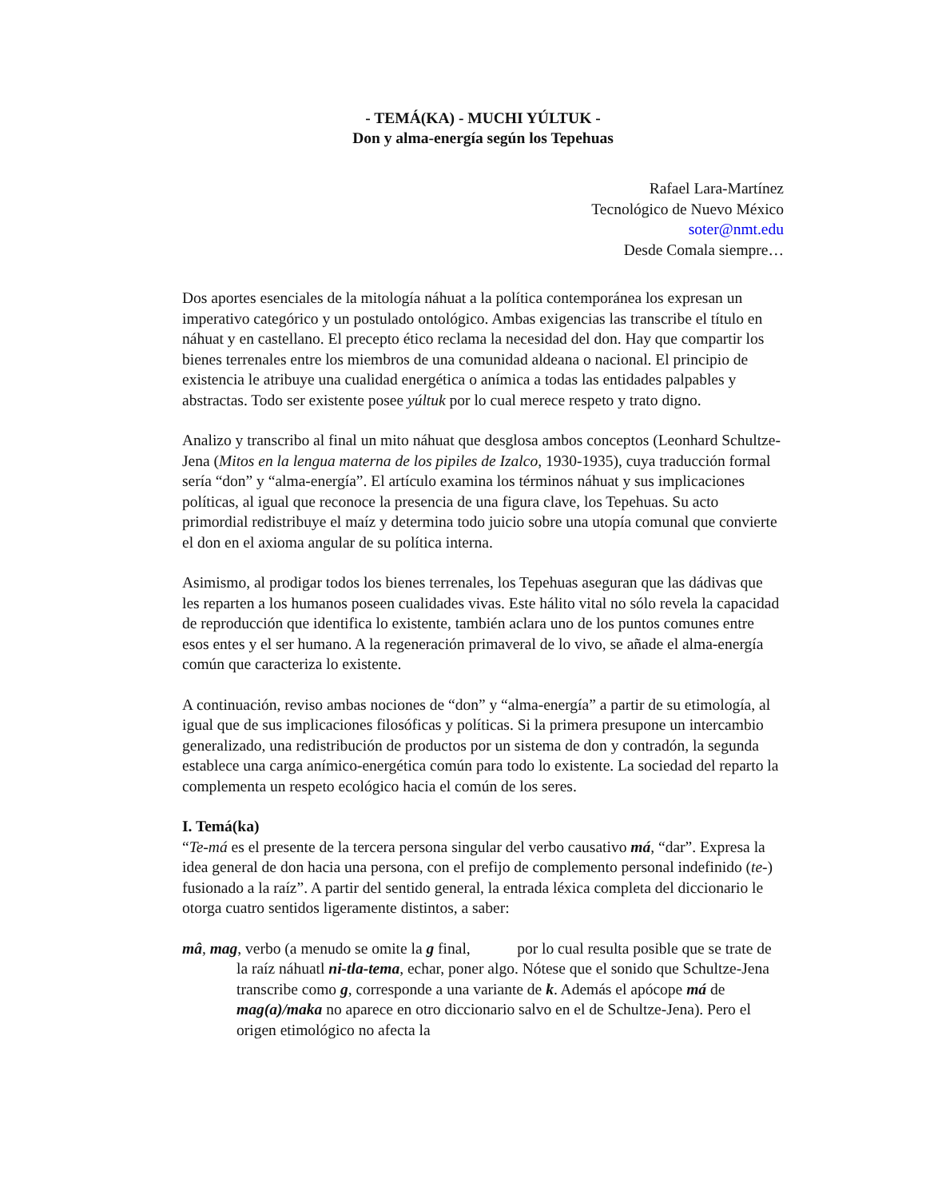- TEMÁ(KA) - MUCHI YÚLTUK -
Don y alma-energía según los Tepehuas
Rafael Lara-Martínez
Tecnológico de Nuevo México
soter@nmt.edu
Desde Comala siempre…
Dos aportes esenciales de la mitología náhuat a la política contemporánea los expresan un imperativo categórico y un postulado ontológico. Ambas exigencias las transcribe el título en náhuat y en castellano. El precepto ético reclama la necesidad del don. Hay que compartir los bienes terrenales entre los miembros de una comunidad aldeana o nacional. El principio de existencia le atribuye una cualidad energética o anímica a todas las entidades palpables y abstractas. Todo ser existente posee yúltuk por lo cual merece respeto y trato digno.
Analizo y transcribo al final un mito náhuat que desglosa ambos conceptos (Leonhard Schultze-Jena (Mitos en la lengua materna de los pipiles de Izalco, 1930-1935), cuya traducción formal sería “don” y “alma-energía”. El artículo examina los términos náhuat y sus implicaciones políticas, al igual que reconoce la presencia de una figura clave, los Tepehuas. Su acto primordial redistribuye el maíz y determina todo juicio sobre una utopía comunal que convierte el don en el axioma angular de su política interna.
Asimismo, al prodigar todos los bienes terrenales, los Tepehuas aseguran que las dádivas que les reparten a los humanos poseen cualidades vivas. Este hálito vital no sólo revela la capacidad de reproducción que identifica lo existente, también aclara uno de los puntos comunes entre esos entes y el ser humano. A la regeneración primaveral de lo vivo, se añade el alma-energía común que caracteriza lo existente.
A continuación, reviso ambas nociones de “don” y “alma-energía” a partir de su etimología, al igual que de sus implicaciones filosóficas y políticas. Si la primera presupone un intercambio generalizado, una redistribución de productos por un sistema de don y contradón, la segunda establece una carga anímico-energética común para todo lo existente. La sociedad del reparto la complementa un respeto ecológico hacia el común de los seres.
I. Temá(ka)
“Te-má es el presente de la tercera persona singular del verbo causativo má, “dar”. Expresa la idea general de don hacia una persona, con el prefijo de complemento personal indefinido (te-) fusionado a la raíz”. A partir del sentido general, la entrada léxica completa del diccionario le otorga cuatro sentidos ligeramente distintos, a saber:
mâ, mag, verbo (a menudo se omite la g final, por lo cual resulta posible que se trate de la raíz náhuatl ni-tla-tema, echar, poner algo. Nótese que el sonido que Schultze-Jena transcribe como g, corresponde a una variante de k. Además el apócope má de mag(a)/maka no aparece en otro diccionario salvo en el de Schultze-Jena). Pero el origen etimológico no afecta la